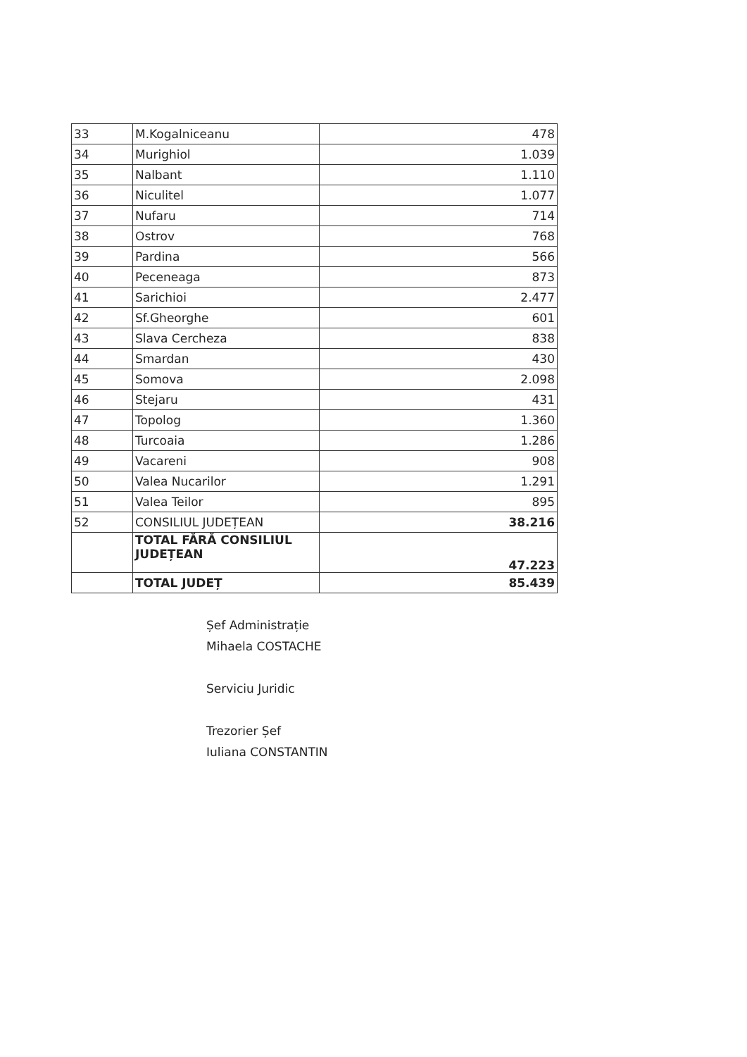| 33 | M.Kogalniceanu | 478 |
| 34 | Murighiol | 1.039 |
| 35 | Nalbant | 1.110 |
| 36 | Niculitel | 1.077 |
| 37 | Nufaru | 714 |
| 38 | Ostrov | 768 |
| 39 | Pardina | 566 |
| 40 | Peceneaga | 873 |
| 41 | Sarichioi | 2.477 |
| 42 | Sf.Gheorghe | 601 |
| 43 | Slava Cercheza | 838 |
| 44 | Smardan | 430 |
| 45 | Somova | 2.098 |
| 46 | Stejaru | 431 |
| 47 | Topolog | 1.360 |
| 48 | Turcoaia | 1.286 |
| 49 | Vacareni | 908 |
| 50 | Valea Nucarilor | 1.291 |
| 51 | Valea Teilor | 895 |
| 52 | CONSILIUL JUDEȚEAN | 38.216 |
| | TOTAL FĂRĂ CONSILIUL JUDEȚEAN | 47.223 |
| | TOTAL JUDEȚ | 85.439 |
Șef Administrație
Mihaela COSTACHE
Serviciu Juridic
Trezorier Șef
Iuliana CONSTANTIN